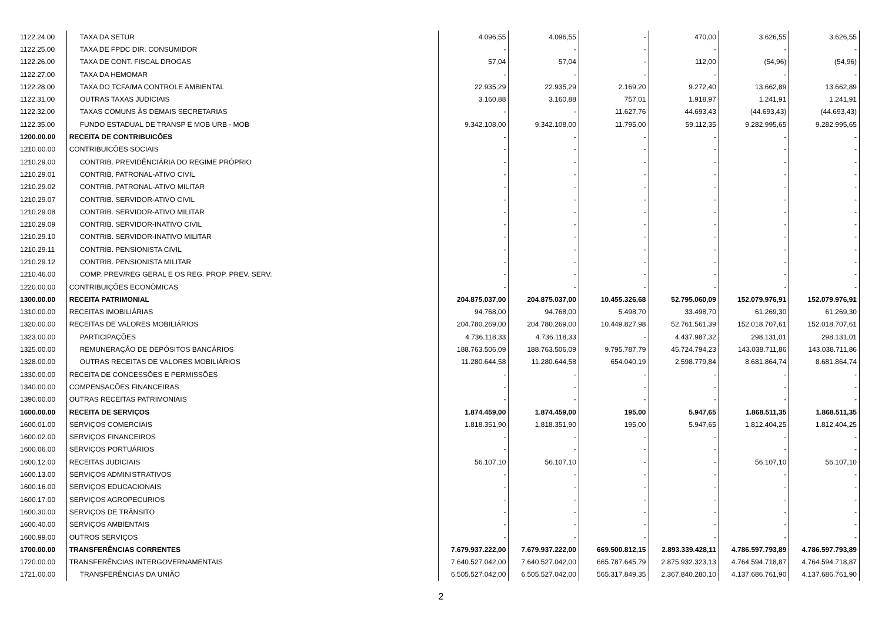| 1122.24.00 | TAXA DA SETUR | 4.096,55 | 4.096,55 | - | 470,00 | 3.626,55 | 3.626,55 |
| 1122.25.00 | TAXA DE FPDC DIR. CONSUMIDOR | - | - | - | - | - | - |
| 1122.26.00 | TAXA DE CONT. FISCAL DROGAS | 57,04 | 57,04 | - | 112,00 | (54,96) | (54,96) |
| 1122.27.00 | TAXA DA HEMOMAR | - | - | - | - | - | - |
| 1122.28.00 | TAXA DO TCFA/MA CONTROLE AMBIENTAL | 22.935,29 | 22.935,29 | 2.169,20 | 9.272,40 | 13.662,89 | 13.662,89 |
| 1122.31.00 | OUTRAS TAXAS JUDICIAIS | 3.160,88 | 3.160,88 | 757,01 | 1.918,97 | 1.241,91 | 1.241,91 |
| 1122.32.00 | TAXAS COMUNS ÀS DEMAIS SECRETARIAS | - | - | 11.627,76 | 44.693,43 | (44.693,43) | (44.693,43) |
| 1122.35.00 | FUNDO ESTADUAL DE TRANSP E MOB URB - MOB | 9.342.108,00 | 9.342.108,00 | 11.795,00 | 59.112,35 | 9.282.995,65 | 9.282.995,65 |
| 1200.00.00 | RECEITA DE CONTRIBUICÕES | - | - | - | - | - | - |
| 1210.00.00 | CONTRIBUICÕES SOCIAIS | - | - | - | - | - | - |
| 1210.29.00 | CONTRIB. PREVIDÊNCIÁRIA DO REGIME PRÓPRIO | - | - | - | - | - | - |
| 1210.29.01 | CONTRIB. PATRONAL-ATIVO CIVIL | - | - | - | - | - | - |
| 1210.29.02 | CONTRIB. PATRONAL-ATIVO MILITAR | - | - | - | - | - | - |
| 1210.29.07 | CONTRIB. SERVIDOR-ATIVO CIVIL | - | - | - | - | - | - |
| 1210.29.08 | CONTRIB. SERVIDOR-ATIVO MILITAR | - | - | - | - | - | - |
| 1210.29.09 | CONTRIB. SERVIDOR-INATIVO CIVIL | - | - | - | - | - | - |
| 1210.29.10 | CONTRIB. SERVIDOR-INATIVO MILITAR | - | - | - | - | - | - |
| 1210.29.11 | CONTRIB. PENSIONISTA CIVIL | - | - | - | - | - | - |
| 1210.29.12 | CONTRIB. PENSIONISTA MILITAR | - | - | - | - | - | - |
| 1210.46.00 | COMP. PREV/REG GERAL E OS REG. PROP. PREV. SERV. | - | - | - | - | - | - |
| 1220.00.00 | CONTRIBUIÇÕES ECONÔMICAS | - | - | - | - | - | - |
| 1300.00.00 | RECEITA PATRIMONIAL | 204.875.037,00 | 204.875.037,00 | 10.455.326,68 | 52.795.060,09 | 152.079.976,91 | 152.079.976,91 |
| 1310.00.00 | RECEITAS IMOBILIÁRIAS | 94.768,00 | 94.768,00 | 5.498,70 | 33.498,70 | 61.269,30 | 61.269,30 |
| 1320.00.00 | RECEITAS DE VALORES MOBILIÁRIOS | 204.780.269,00 | 204.780.269,00 | 10.449.827,98 | 52.761.561,39 | 152.018.707,61 | 152.018.707,61 |
| 1323.00.00 | PARTICIPAÇÕES | 4.736.118,33 | 4.736.118,33 | - | 4.437.987,32 | 298.131,01 | 298.131,01 |
| 1325.00.00 | REMUNERAÇÃO DE DEPÓSITOS BANCÁRIOS | 188.763.506,09 | 188.763.506,09 | 9.795.787,79 | 45.724.794,23 | 143.038.711,86 | 143.038.711,86 |
| 1328.00.00 | OUTRAS RECEITAS DE VALORES MOBILIÁRIOS | 11.280.644,58 | 11.280.644,58 | 654.040,19 | 2.598.779,84 | 8.681.864,74 | 8.681.864,74 |
| 1330.00.00 | RECEITA DE CONCESSÕES E PERMISSÕES | - | - | - | - | - | - |
| 1340.00.00 | COMPENSACÕES FINANCEIRAS | - | - | - | - | - | - |
| 1390.00.00 | OUTRAS RECEITAS PATRIMONIAIS | - | - | - | - | - | - |
| 1600.00.00 | RECEITA DE SERVIÇOS | 1.874.459,00 | 1.874.459,00 | 195,00 | 5.947,65 | 1.868.511,35 | 1.868.511,35 |
| 1600.01.00 | SERVIÇOS COMERCIAIS | 1.818.351,90 | 1.818.351,90 | 195,00 | 5.947,65 | 1.812.404,25 | 1.812.404,25 |
| 1600.02.00 | SERVIÇOS FINANCEIROS | - | - | - | - | - | - |
| 1600.06.00 | SERVIÇOS PORTUÁRIOS | - | - | - | - | - | - |
| 1600.12.00 | RECEITAS JUDICIAIS | 56.107,10 | 56.107,10 | - | - | 56.107,10 | 56.107,10 |
| 1600.13.00 | SERVIÇOS ADMINISTRATIVOS | - | - | - | - | - | - |
| 1600.16.00 | SERVIÇOS EDUCACIONAIS | - | - | - | - | - | - |
| 1600.17.00 | SERVIÇOS AGROPECURIOS | - | - | - | - | - | - |
| 1600.30.00 | SERVIÇOS DE TRÂNSITO | - | - | - | - | - | - |
| 1600.40.00 | SERVIÇOS AMBIENTAIS | - | - | - | - | - | - |
| 1600.99.00 | OUTROS SERVIÇOS | - | - | - | - | - | - |
| 1700.00.00 | TRANSFERÊNCIAS CORRENTES | 7.679.937.222,00 | 7.679.937.222,00 | 669.500.812,15 | 2.893.339.428,11 | 4.786.597.793,89 | 4.786.597.793,89 |
| 1720.00.00 | TRANSFERÊNCIAS INTERGOVERNAMENTAIS | 7.640.527.042,00 | 7.640.527.042,00 | 665.787.645,79 | 2.875.932.323,13 | 4.764.594.718,87 | 4.764.594.718,87 |
| 1721.00.00 | TRANSFERÊNCIAS DA UNIÃO | 6.505.527.042,00 | 6.505.527.042,00 | 565.317.849,35 | 2.367.840.280,10 | 4.137.686.761,90 | 4.137.686.761,90 |
2